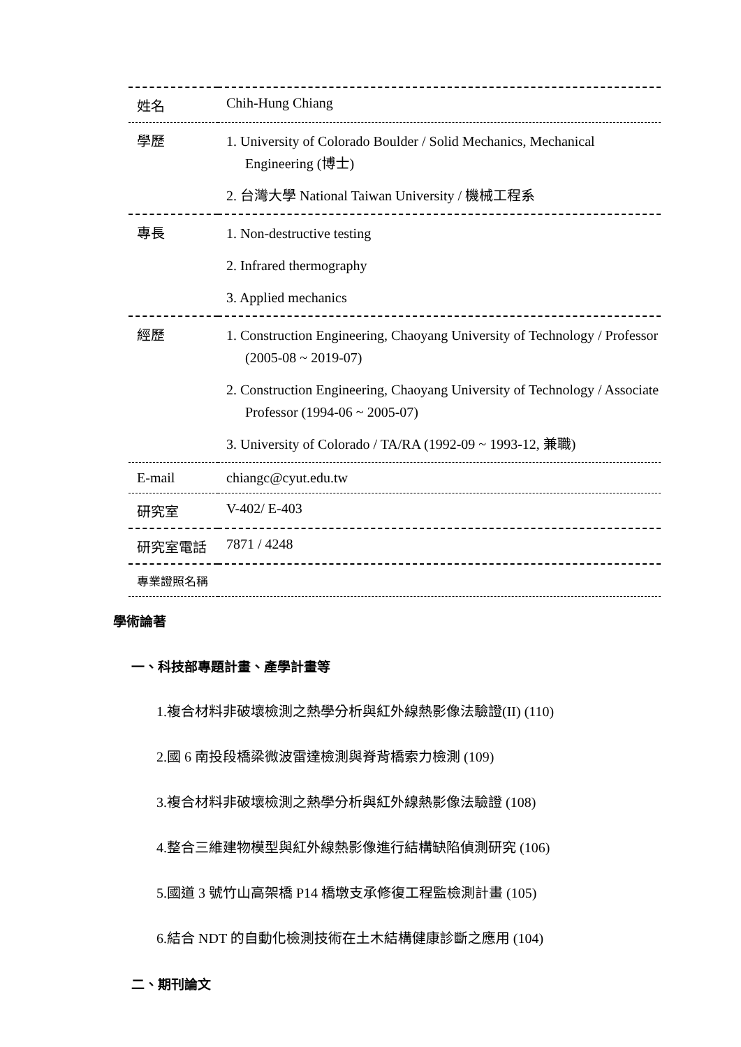| 姓名 | Chih-Hung Chiang |
| 學歷 | 1. University of Colorado Boulder / Solid Mechanics, Mechanical Engineering (博士) 2. 台灣大學 National Taiwan University / 機械工程系 |
| 專長 | 1. Non-destructive testing 2. Infrared thermography 3. Applied mechanics |
| 經歷 | 1. Construction Engineering, Chaoyang University of Technology / Professor (2005-08 ~ 2019-07) 2. Construction Engineering, Chaoyang University of Technology / Associate Professor (1994-06 ~ 2005-07) 3. University of Colorado / TA/RA (1992-09 ~ 1993-12, 兼職) |
| E-mail | chiangc@cyut.edu.tw |
| 研究室 | V-402/ E-403 |
| 研究室電話 | 7871 / 4248 |
| 專業證照名稱 | |
學術論著
一、科技部專題計畫、產學計畫等
1.複合材料非破壞檢測之熱學分析與紅外線熱影像法驗證(II) (110)
2.國 6 南投段橋梁微波雷達檢測與脊背橋索力檢測 (109)
3.複合材料非破壞檢測之熱學分析與紅外線熱影像法驗證 (108)
4.整合三維建物模型與紅外線熱影像進行結構缺陷偵測研究 (106)
5.國道 3 號竹山高架橋 P14 橋墩支承修復工程監檢測計畫 (105)
6.結合 NDT 的自動化檢測技術在土木結構健康診斷之應用 (104)
二、期刊論文